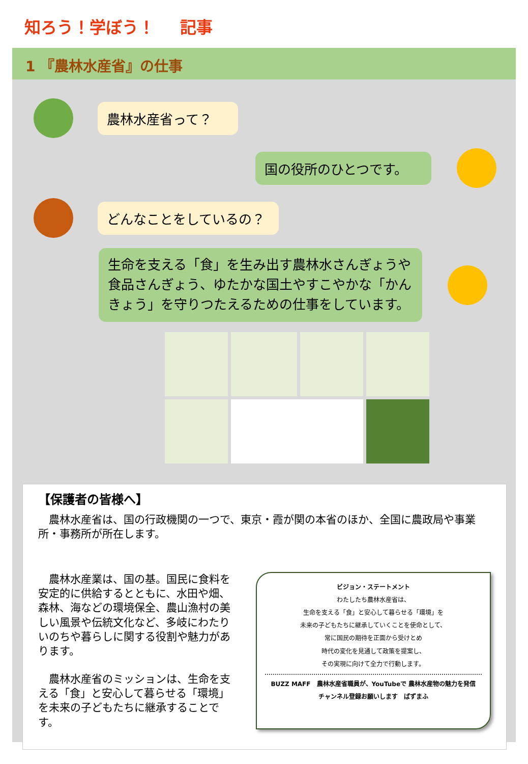知ろう！学ぼう！ 記事
1 『農林水産省』の仕事
農林水産省って？
国の役所のひとつです。
どんなことをしているの？
生命を支える「食」を生み出す農林水さんぎょうや食品さんぎょう、ゆたかな国土やすこやかな「かんきょう」を守りつたえるための仕事をしています。
【保護者の皆様へ】
　農林水産省は、国の行政機関の一つで、東京・霞が関の本省のほか、全国に農政局や事業所・事務所が所在します。
　農林水産業は、国の基。国民に食料を安定的に供給するとともに、水田や畑、森林、海などの環境保全、農山漁村の美しい風景や伝統文化など、多岐にわたりいのちや暮らしに関する役割や魅力があります。
　農林水産省のミッションは、生命を支える「食」と安心して暮らせる「環境」を未来の子どもたちに継承することです。
ビジョン・ステートメント
わたしたち農林水産省は、
生命を支える「食」と安心して暮らせる「環境」を
未来の子どもたちに継承していくことを使命として、
常に国民の期待を正面から受けとめ
時代の変化を見通して政策を提案し、
その実現に向けて全力で行動します。
BUZZ MAFF　農林水産省職員が、YouTubeで 農林水産物の魅力を発信
チャンネル登録お願いします　ばずまふ